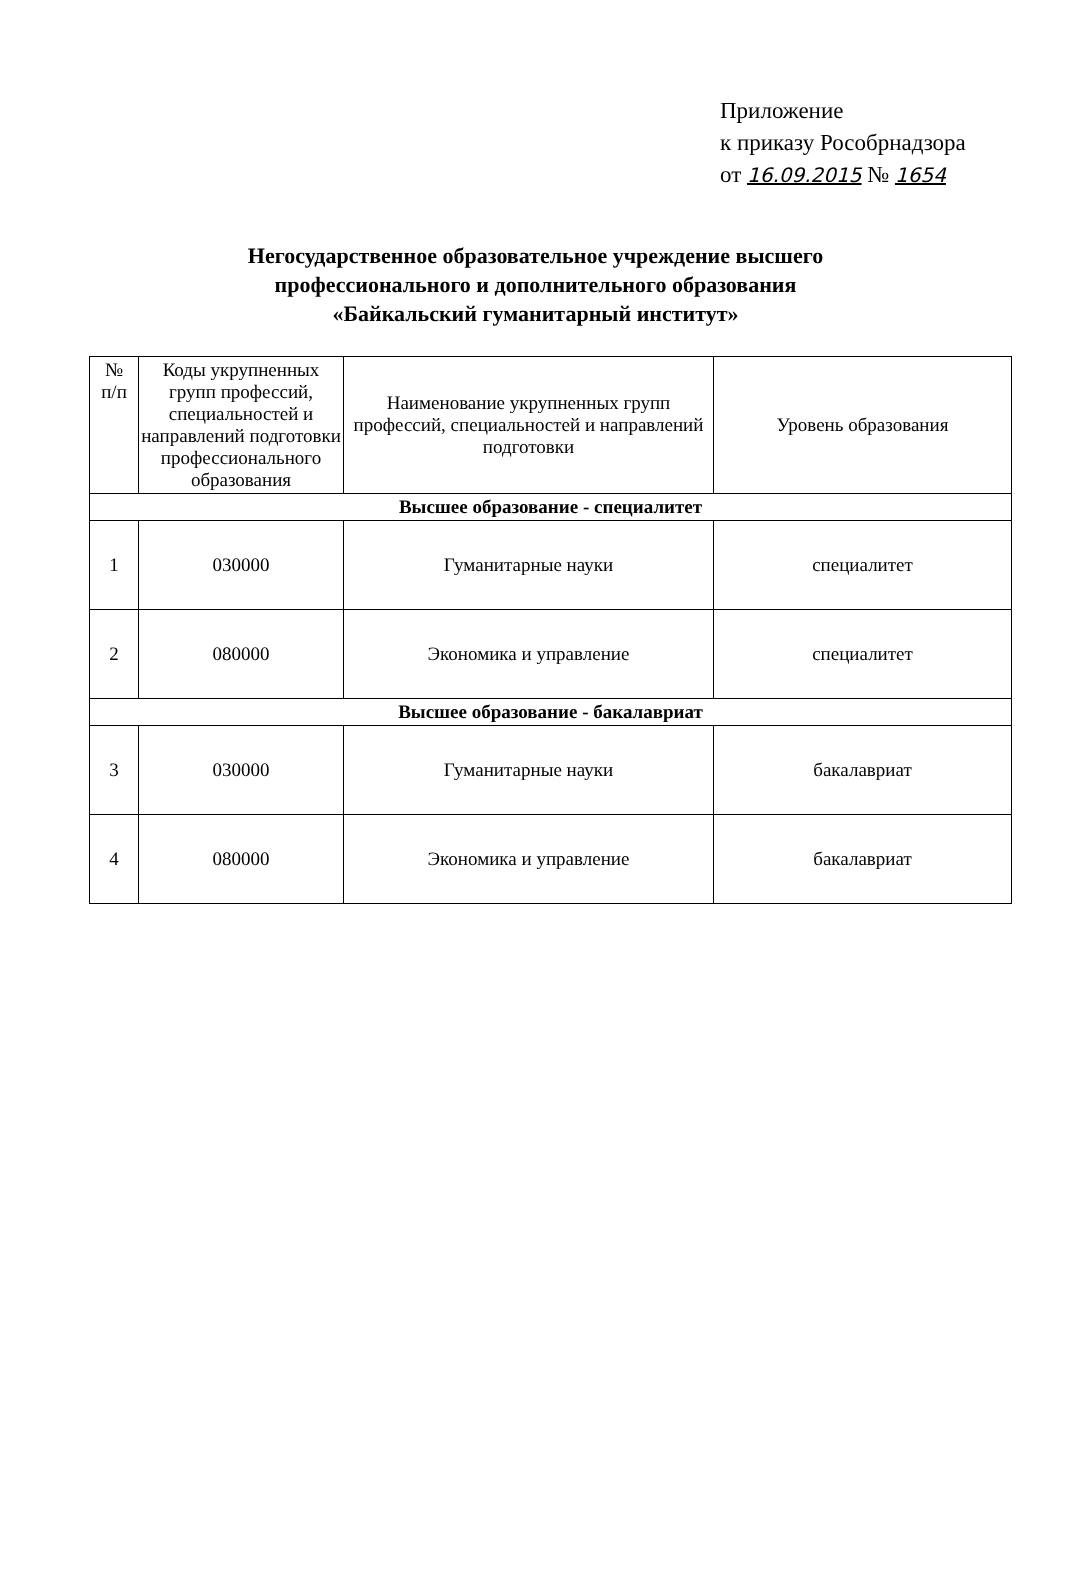Приложение
к приказу Рособрнадзора
от 16.09.2015 № 1654
Негосударственное образовательное учреждение высшего
профессионального и дополнительного образования
«Байкальский гуманитарный институт»
| № п/п | Коды укрупненных групп профессий, специальностей и направлений подготовки профессионального образования | Наименование укрупненных групп профессий, специальностей и направлений подготовки | Уровень образования |
| --- | --- | --- | --- |
| Высшее образование - специалитет | | | |
| 1 | 030000 | Гуманитарные науки | специалитет |
| 2 | 080000 | Экономика и управление | специалитет |
| Высшее образование - бакалавриат | | | |
| 3 | 030000 | Гуманитарные науки | бакалавриат |
| 4 | 080000 | Экономика и управление | бакалавриат |